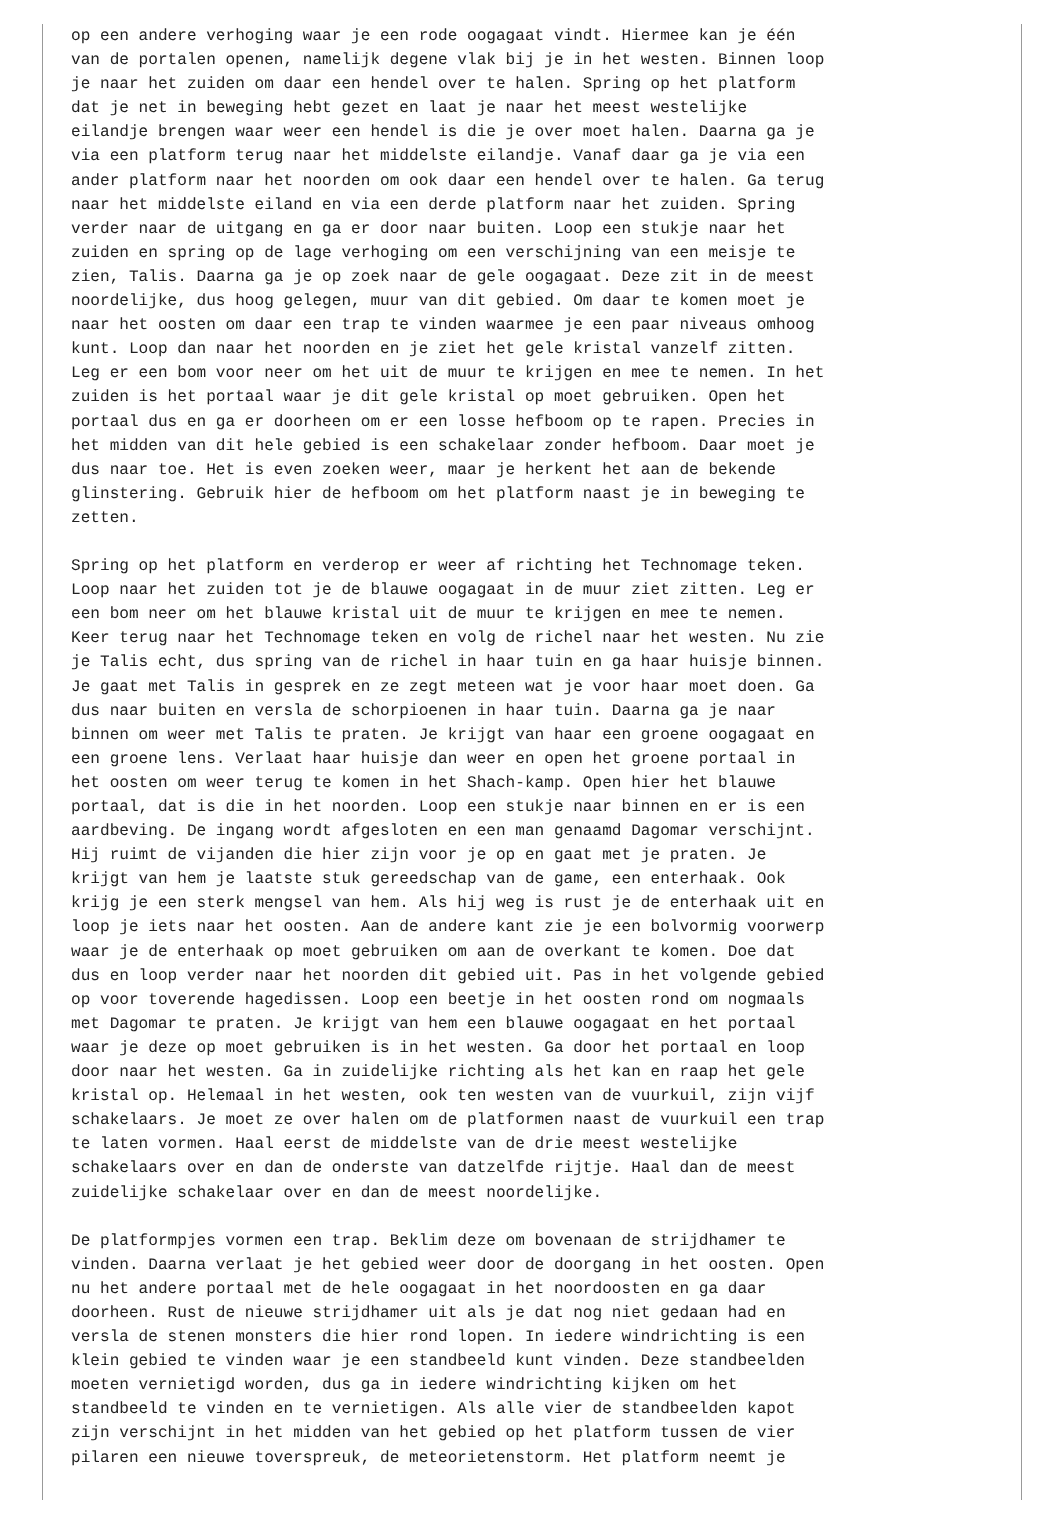op een andere verhoging waar je een rode oogagaat vindt. Hiermee kan je één
van de portalen openen, namelijk degene vlak bij je in het westen. Binnen loop
je naar het zuiden om daar een hendel over te halen. Spring op het platform
dat je net in beweging hebt gezet en laat je naar het meest westelijke
eilandje brengen waar weer een hendel is die je over moet halen. Daarna ga je
via een platform terug naar het middelste eilandje. Vanaf daar ga je via een
ander platform naar het noorden om ook daar een hendel over te halen. Ga terug
naar het middelste eiland en via een derde platform naar het zuiden. Spring
verder naar de uitgang en ga er door naar buiten. Loop een stukje naar het
zuiden en spring op de lage verhoging om een verschijning van een meisje te
zien, Talis. Daarna ga je op zoek naar de gele oogagaat. Deze zit in de meest
noordelijke, dus hoog gelegen, muur van dit gebied. Om daar te komen moet je
naar het oosten om daar een trap te vinden waarmee je een paar niveaus omhoog
kunt. Loop dan naar het noorden en je ziet het gele kristal vanzelf zitten.
Leg er een bom voor neer om het uit de muur te krijgen en mee te nemen. In het
zuiden is het portaal waar je dit gele kristal op moet gebruiken. Open het
portaal dus en ga er doorheen om er een losse hefboom op te rapen. Precies in
het midden van dit hele gebied is een schakelaar zonder hefboom. Daar moet je
dus naar toe. Het is even zoeken weer, maar je herkent het aan de bekende
glinstering. Gebruik hier de hefboom om het platform naast je in beweging te
zetten.

Spring op het platform en verderop er weer af richting het Technomage teken.
Loop naar het zuiden tot je de blauwe oogagaat in de muur ziet zitten. Leg er
een bom neer om het blauwe kristal uit de muur te krijgen en mee te nemen.
Keer terug naar het Technomage teken en volg de richel naar het westen. Nu zie
je Talis echt, dus spring van de richel in haar tuin en ga haar huisje binnen.
Je gaat met Talis in gesprek en ze zegt meteen wat je voor haar moet doen. Ga
dus naar buiten en versla de schorpioenen in haar tuin. Daarna ga je naar
binnen om weer met Talis te praten. Je krijgt van haar een groene oogagaat en
een groene lens. Verlaat haar huisje dan weer en open het groene portaal in
het oosten om weer terug te komen in het Shach-kamp. Open hier het blauwe
portaal, dat is die in het noorden. Loop een stukje naar binnen en er is een
aardbeving. De ingang wordt afgesloten en een man genaamd Dagomar verschijnt.
Hij ruimt de vijanden die hier zijn voor je op en gaat met je praten. Je
krijgt van hem je laatste stuk gereedschap van de game, een enterhaak. Ook
krijg je een sterk mengsel van hem. Als hij weg is rust je de enterhaak uit en
loop je iets naar het oosten. Aan de andere kant zie je een bolvormig voorwerp
waar je de enterhaak op moet gebruiken om aan de overkant te komen. Doe dat
dus en loop verder naar het noorden dit gebied uit. Pas in het volgende gebied
op voor toverende hagedissen. Loop een beetje in het oosten rond om nogmaals
met Dagomar te praten. Je krijgt van hem een blauwe oogagaat en het portaal
waar je deze op moet gebruiken is in het westen. Ga door het portaal en loop
door naar het westen. Ga in zuidelijke richting als het kan en raap het gele
kristal op. Helemaal in het westen, ook ten westen van de vuurkuil, zijn vijf
schakelaars. Je moet ze over halen om de platformen naast de vuurkuil een trap
te laten vormen. Haal eerst de middelste van de drie meest westelijke
schakelaars over en dan de onderste van datzelfde rijtje. Haal dan de meest
zuidelijke schakelaar over en dan de meest noordelijke.

De platformpjes vormen een trap. Beklim deze om bovenaan de strijdhamer te
vinden. Daarna verlaat je het gebied weer door de doorgang in het oosten. Open
nu het andere portaal met de hele oogagaat in het noordoosten en ga daar
doorheen. Rust de nieuwe strijdhamer uit als je dat nog niet gedaan had en
versla de stenen monsters die hier rond lopen. In iedere windrichting is een
klein gebied te vinden waar je een standbeeld kunt vinden. Deze standbeelden
moeten vernietigd worden, dus ga in iedere windrichting kijken om het
standbeeld te vinden en te vernietigen. Als alle vier de standbeelden kapot
zijn verschijnt in het midden van het gebied op het platform tussen de vier
pilaren een nieuwe toverspreuk, de meteorietenstorm. Het platform neemt je